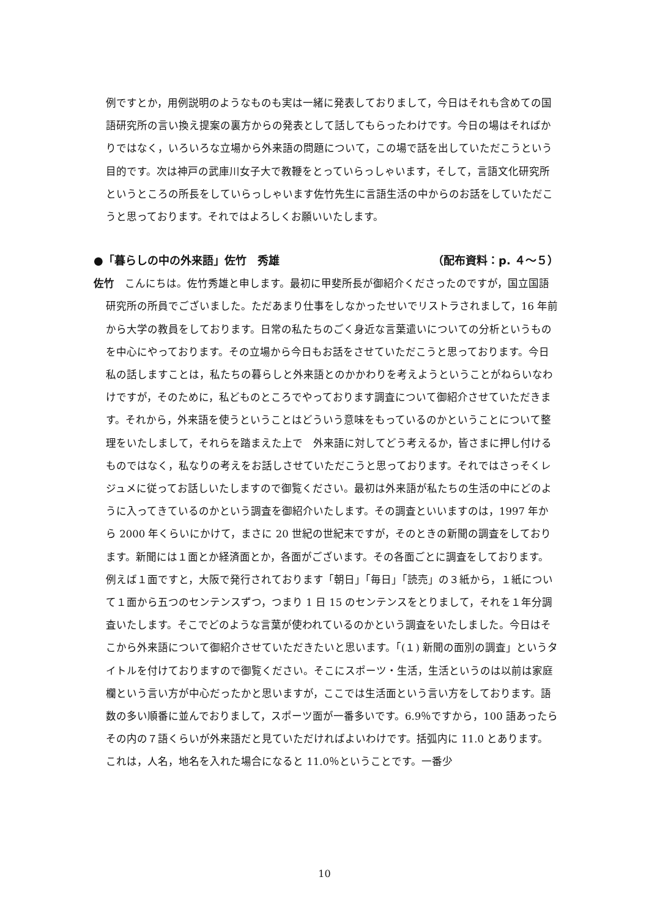例ですとか，用例説明のようなものも実は一緒に発表しておりまして，今日はそれも含めての国語研究所の言い換え提案の裏方からの発表として話してもらったわけです。今日の場はそればかりではなく，いろいろな立場から外来語の問題について，この場で話を出していただこうという目的です。次は神戸の武庫川女子大で教鞭をとっていらっしゃいます，そして，言語文化研究所というところの所長をしていらっしゃいます佐竹先生に言語生活の中からのお話をしていただこうと思っております。それではよろしくお願いいたします。
●「暮らしの中の外来語」佐竹　秀雄 （配布資料：p. ４～５）
佐竹　こんにちは。佐竹秀雄と申します。最初に甲斐所長が御紹介くださったのですが，国立国語研究所の所員でございました。ただあまり仕事をしなかったせいでリストラされまして，16 年前から大学の教員をしております。日常の私たちのごく身近な言葉遣いについての分析というものを中心にやっております。その立場から今日もお話をさせていただこうと思っております。今日私の話しますことは，私たちの暮らしと外来語とのかかわりを考えようということがねらいなわけですが，そのために，私どものところでやっております調査について御紹介させていただきます。それから，外来語を使うということはどういう意味をもっているのかということについて整理をいたしまして，それらを踏まえた上で　外来語に対してどう考えるか，皆さまに押し付けるものではなく，私なりの考えをお話しさせていただこうと思っております。それではさっそくレジュメに従ってお話しいたしますので御覧ください。最初は外来語が私たちの生活の中にどのように入ってきているのかという調査を御紹介いたします。その調査といいますのは，1997 年から 2000 年くらいにかけて，まさに 20 世紀の世紀末ですが，そのときの新聞の調査をしております。新聞には１面とか経済面とか，各面がございます。その各面ごとに調査をしております。例えば１面ですと，大阪で発行されております「朝日」「毎日」「読売」の３紙から，１紙について１面から五つのセンテンスずつ，つまり 1 日 15 のセンテンスをとりまして，それを１年分調査いたします。そこでどのような言葉が使われているのかという調査をいたしました。今日はそこから外来語について御紹介させていただきたいと思います。「(１) 新聞の面別の調査」というタイトルを付けておりますので御覧ください。そこにスポーツ・生活，生活というのは以前は家庭欄という言い方が中心だったかと思いますが，ここでは生活面という言い方をしております。語数の多い順番に並んでおりまして，スポーツ面が一番多いです。6.9％ですから，100 語あったらその内の７語くらいが外来語だと見ていただければよいわけです。括弧内に 11.0 とあります。これは，人名，地名を入れた場合になると 11.0％ということです。一番少
10